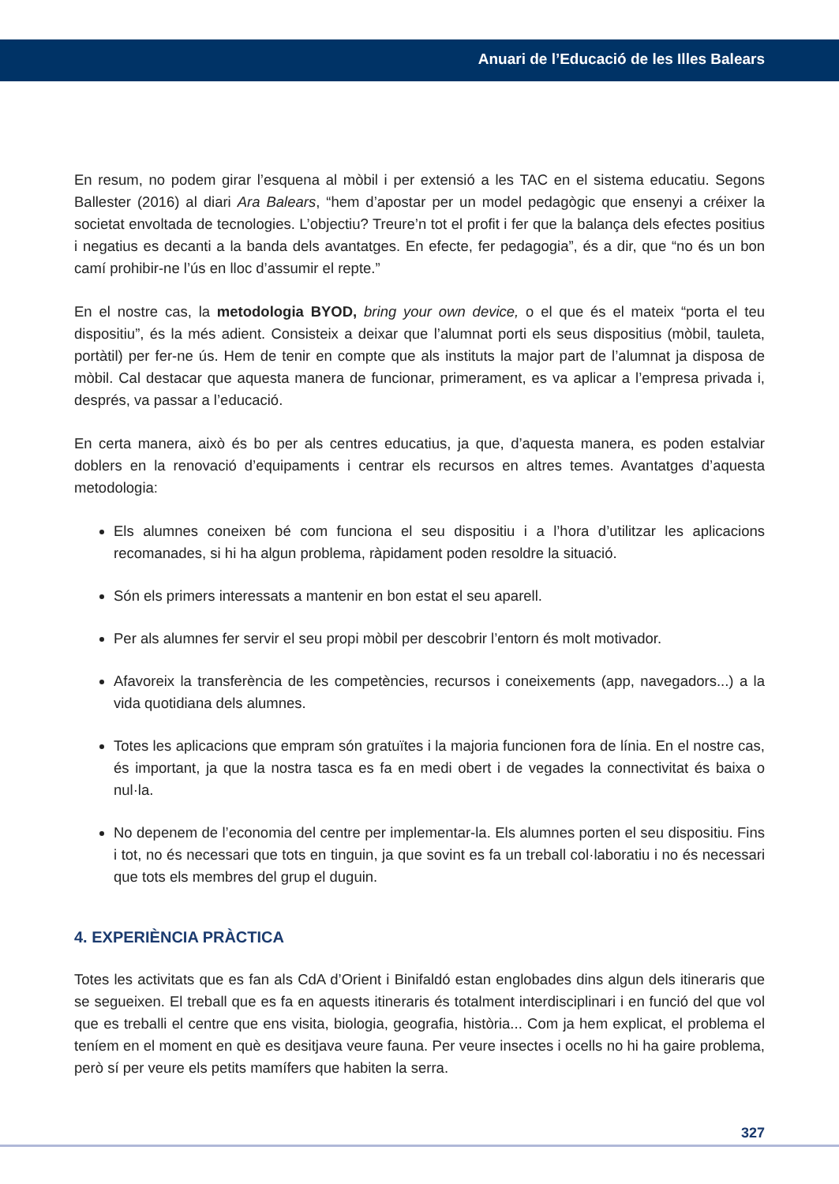Anuari de l’Educació de les Illes Balears
En resum, no podem girar l’esquena al mòbil i per extensió a les TAC en el sistema educatiu. Segons Ballester (2016) al diari Ara Balears, “hem d’apostar per un model pedagògic que ensenyi a créixer la societat envoltada de tecnologies. L’objectiu? Treure’n tot el profit i fer que la balança dels efectes positius i negatius es decanti a la banda dels avantatges. En efecte, fer pedagogia”, és a dir, que “no és un bon camí prohibir-ne l’ús en lloc d’assumir el repte.”
En el nostre cas, la metodologia BYOD, bring your own device, o el que és el mateix “porta el teu dispositiu”, és la més adient. Consisteix a deixar que l’alumnat porti els seus dispositius (mòbil, tauleta, portàtil) per fer-ne ús. Hem de tenir en compte que als instituts la major part de l’alumnat ja disposa de mòbil. Cal destacar que aquesta manera de funcionar, primerament, es va aplicar a l’empresa privada i, després, va passar a l’educació.
En certa manera, això és bo per als centres educatius, ja que, d’aquesta manera, es poden estalviar doblers en la renovació d’equipaments i centrar els recursos en altres temes. Avantatges d’aquesta metodologia:
Els alumnes coneixen bé com funciona el seu dispositiu i a l’hora d’utilitzar les aplicacions recomanades, si hi ha algun problema, ràpidament poden resoldre la situació.
Són els primers interessats a mantenir en bon estat el seu aparell.
Per als alumnes fer servir el seu propi mòbil per descobrir l’entorn és molt motivador.
Afavoreix la transferència de les competències, recursos i coneixements (app, navegadors...) a la vida quotidiana dels alumnes.
Totes les aplicacions que empram són gratuïtes i la majoria funcionen fora de línia. En el nostre cas, és important, ja que la nostra tasca es fa en medi obert i de vegades la connectivitat és baixa o nul·la.
No depenem de l’economia del centre per implementar-la. Els alumnes porten el seu dispositiu. Fins i tot, no és necessari que tots en tinguin, ja que sovint es fa un treball col·laboratiu i no és necessari que tots els membres del grup el duguin.
4. EXPERIÈNCIA PRÀCTICA
Totes les activitats que es fan als CdA d’Orient i Binifaldó estan englobades dins algun dels itineraris que se segueixen. El treball que es fa en aquests itineraris és totalment interdisciplinari i en funció del que vol que es treballi el centre que ens visita, biologia, geografia, història... Com ja hem explicat, el problema el teníem en el moment en què es desitjava veure fauna. Per veure insectes i ocells no hi ha gaire problema, però sí per veure els petits mamífers que habiten la serra.
327